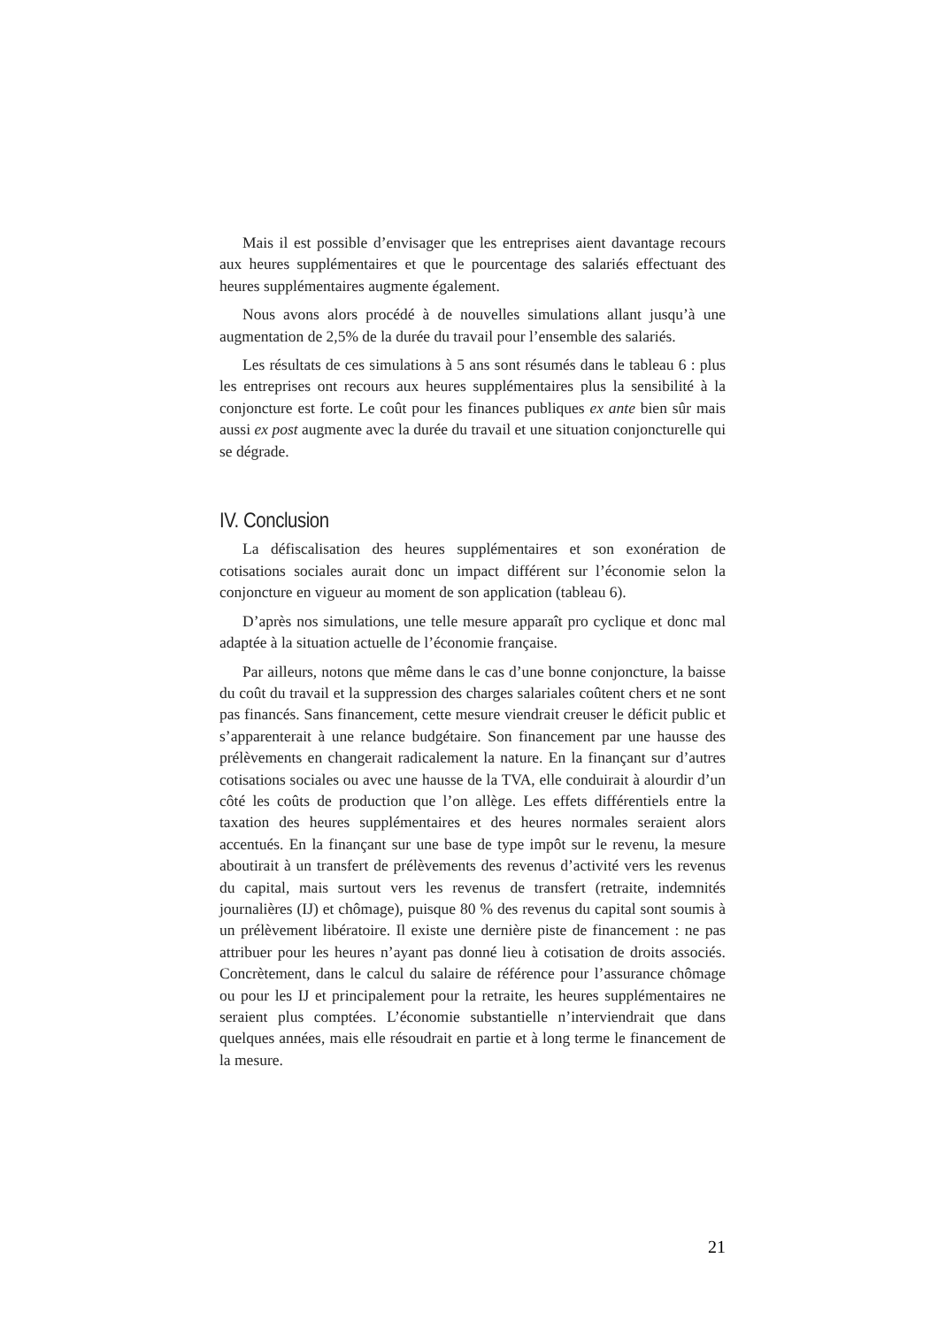Mais il est possible d’envisager que les entreprises aient davantage recours aux heures supplémentaires et que le pourcentage des salariés effectuant des heures supplémentaires augmente également.
Nous avons alors procédé à de nouvelles simulations allant jusqu’à une augmentation de 2,5% de la durée du travail pour l’ensemble des salariés.
Les résultats de ces simulations à 5 ans sont résumés dans le tableau 6 : plus les entreprises ont recours aux heures supplémentaires plus la sensibilité à la conjoncture est forte. Le coût pour les finances publiques ex ante bien sûr mais aussi ex post augmente avec la durée du travail et une situation conjoncturelle qui se dégrade.
IV. Conclusion
La défiscalisation des heures supplémentaires et son exonération de cotisations sociales aurait donc un impact différent sur l’économie selon la conjoncture en vigueur au moment de son application (tableau 6).
D’après nos simulations, une telle mesure apparaît pro cyclique et donc mal adaptée à la situation actuelle de l’économie française.
Par ailleurs, notons que même dans le cas d’une bonne conjoncture, la baisse du coût du travail et la suppression des charges salariales coûtent chers et ne sont pas financés. Sans financement, cette mesure viendrait creuser le déficit public et s’apparenterait à une relance budgétaire. Son financement par une hausse des prélèvements en changerait radicalement la nature. En la finançant sur d’autres cotisations sociales ou avec une hausse de la TVA, elle conduirait à alourdir d’un côté les coûts de production que l’on allège. Les effets différentiels entre la taxation des heures supplémentaires et des heures normales seraient alors accentués. En la finançant sur une base de type impôt sur le revenu, la mesure aboutirait à un transfert de prélèvements des revenus d’activité vers les revenus du capital, mais surtout vers les revenus de transfert (retraite, indemnités journalières (IJ) et chômage), puisque 80 % des revenus du capital sont soumis à un prélèvement libératoire. Il existe une dernière piste de financement : ne pas attribuer pour les heures n’ayant pas donné lieu à cotisation de droits associés. Concrètement, dans le calcul du salaire de référence pour l’assurance chômage ou pour les IJ et principalement pour la retraite, les heures supplémentaires ne seraient plus comptées. L’économie substantielle n’interviendrait que dans quelques années, mais elle résoudrait en partie et à long terme le financement de la mesure.
21